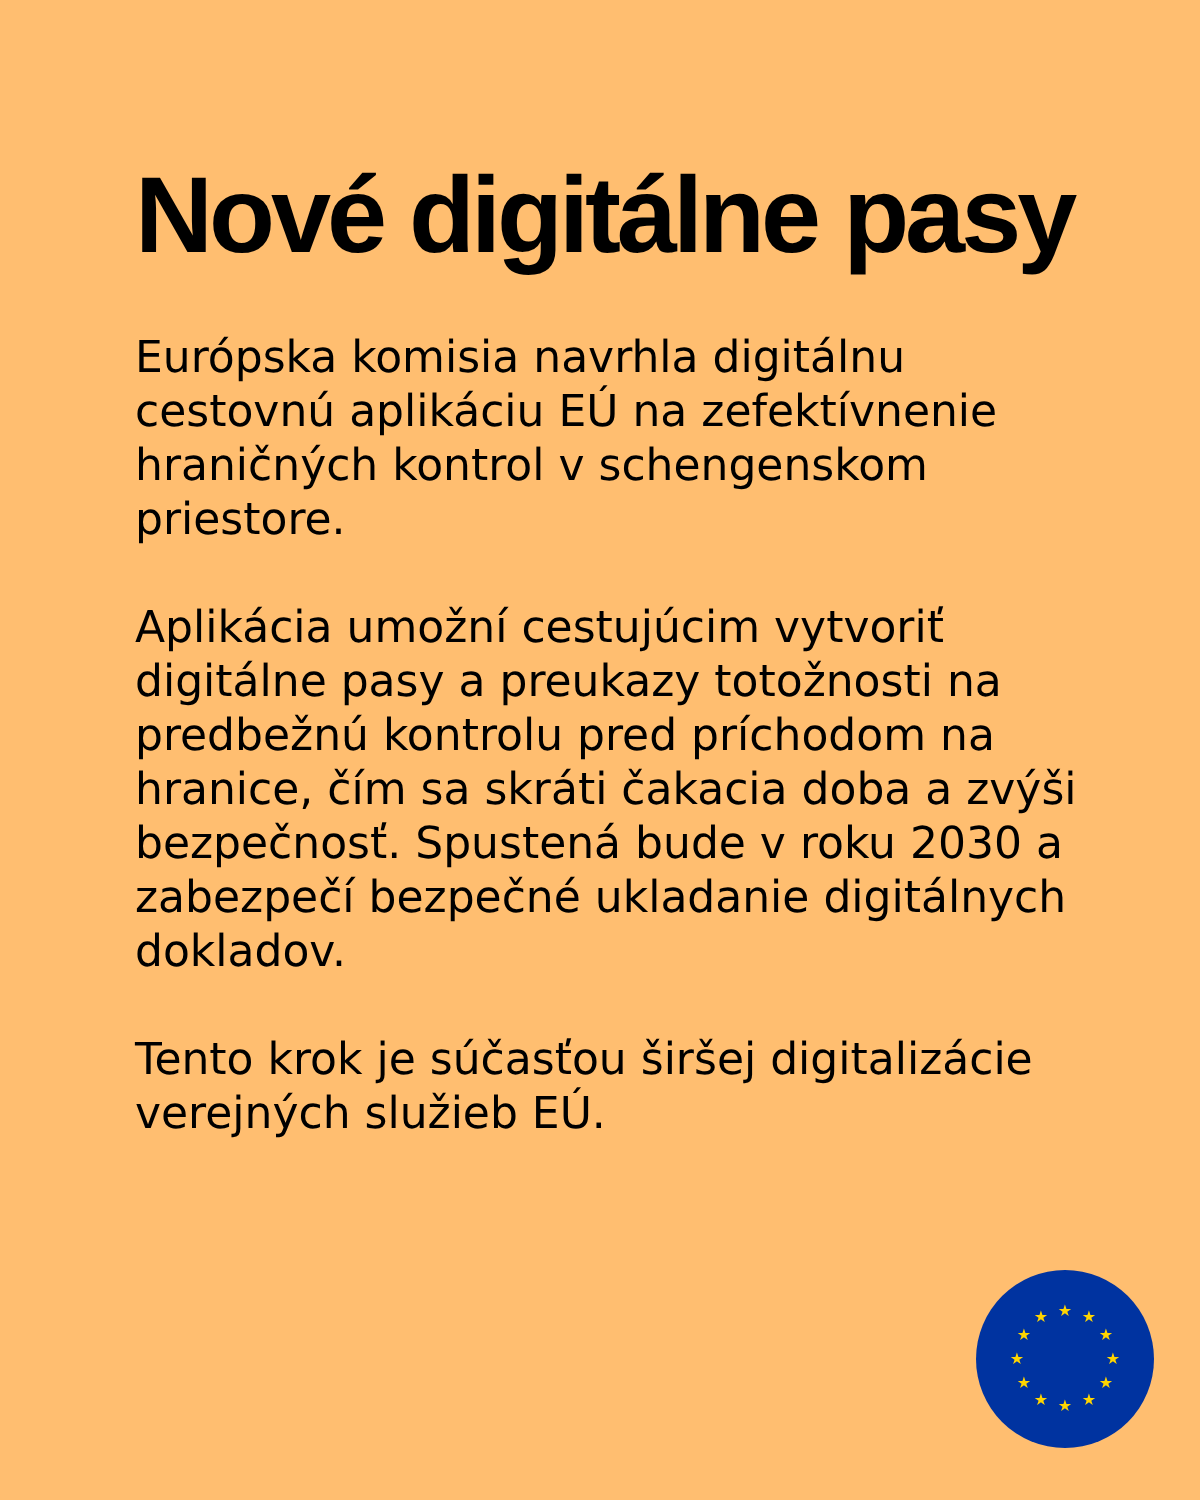Nové digitálne pasy
Európska komisia navrhla digitálnu cestovnú aplikáciu EÚ na zefektívnenie hraničných kontrol v schengenskom priestore.
Aplikácia umožní cestujúcim vytvoriť digitálne pasy a preukazy totožnosti na predbežnú kontrolu pred príchodom na hranice, čím sa skráti čakacia doba a zvýši bezpečnosť. Spustená bude v roku 2030 a zabezpečí bezpečné ukladanie digitálnych dokladov.
Tento krok je súčasťou širšej digitalizácie verejných služieb EÚ.
★
★
★
★
★
★
★
★
★
★
★
★